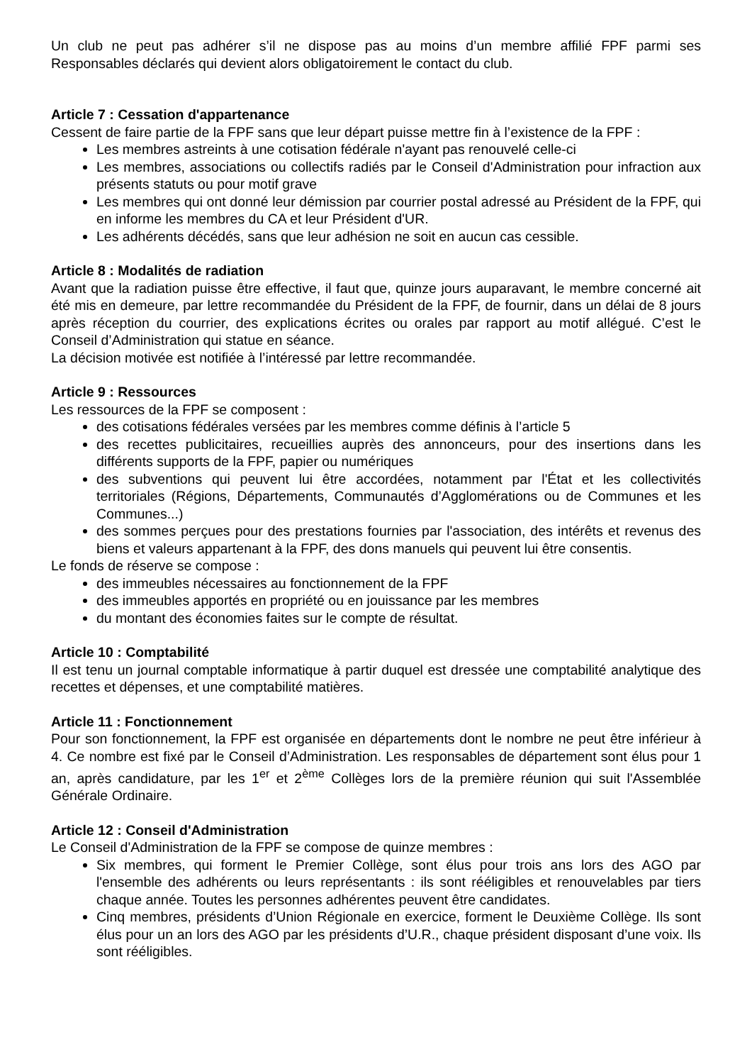Un club ne peut pas adhérer s’il ne dispose pas au moins d’un membre affilié FPF parmi ses Responsables déclarés qui devient alors obligatoirement le contact du club.
Article 7 : Cessation d'appartenance
Cessent de faire partie de la FPF sans que leur départ puisse mettre fin à l’existence de la FPF :
Les membres astreints à une cotisation fédérale n'ayant pas renouvelé celle-ci
Les membres, associations ou collectifs radiés par le Conseil d'Administration pour infraction aux présents statuts ou pour motif grave
Les membres qui ont donné leur démission par courrier postal adressé au Président de la FPF, qui en informe les membres du CA et leur Président d'UR.
Les adhérents décédés, sans que leur adhésion ne soit en aucun cas cessible.
Article 8 : Modalités de radiation
Avant que la radiation puisse être effective, il faut que, quinze jours auparavant, le membre concerné ait été mis en demeure, par lettre recommandée du Président de la FPF, de fournir, dans un délai de 8 jours après réception du courrier, des explications écrites ou orales par rapport au motif allégué. C’est le Conseil d’Administration qui statue en séance.
La décision motivée est notifiée à l’intéressé par lettre recommandée.
Article 9 : Ressources
Les ressources de la FPF se composent :
des cotisations fédérales versées par les membres comme définis à l’article 5
des recettes publicitaires, recueillies auprès des annonceurs, pour des insertions dans les différents supports de la FPF, papier ou numériques
des subventions qui peuvent lui être accordées, notamment par l'État et les collectivités territoriales (Régions, Départements, Communautés d’Agglomérations ou de Communes et les Communes...)
des sommes perçues pour des prestations fournies par l'association, des intérêts et revenus des biens et valeurs appartenant à la FPF, des dons manuels qui peuvent lui être consentis.
Le fonds de réserve se compose :
des immeubles nécessaires au fonctionnement de la FPF
des immeubles apportés en propriété ou en jouissance par les membres
du montant des économies faites sur le compte de résultat.
Article 10 : Comptabilité
Il est tenu un journal comptable informatique à partir duquel est dressée une comptabilité analytique des recettes et dépenses, et une comptabilité matières.
Article 11 : Fonctionnement
Pour son fonctionnement, la FPF est organisée en départements dont le nombre ne peut être inférieur à 4. Ce nombre est fixé par le Conseil d’Administration. Les responsables de département sont élus pour 1 an, après candidature, par les 1<sup>er</sup> et 2<sup>ème</sup> Collèges lors de la première réunion qui suit l'Assemblée Générale Ordinaire.
Article 12 : Conseil d'Administration
Le Conseil d'Administration de la FPF se compose de quinze membres :
Six membres, qui forment le Premier Collège, sont élus pour trois ans lors des AGO par l'ensemble des adhérents ou leurs représentants : ils sont rééligibles et renouvelables par tiers chaque année. Toutes les personnes adhérentes peuvent être candidates.
Cinq membres, présidents d’Union Régionale en exercice, forment le Deuxième Collège. Ils sont élus pour un an lors des AGO par les présidents d’U.R., chaque président disposant d’une voix. Ils sont rééligibles.